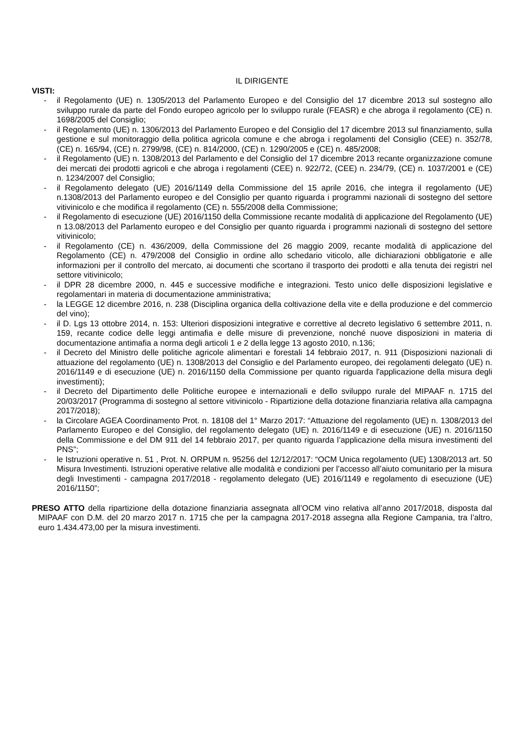IL DIRIGENTE
VISTI:
- il Regolamento (UE) n. 1305/2013 del Parlamento Europeo e del Consiglio del 17 dicembre 2013 sul sostegno allo sviluppo rurale da parte del Fondo europeo agricolo per lo sviluppo rurale (FEASR) e che abroga il regolamento (CE) n. 1698/2005 del Consiglio;
- il Regolamento (UE) n. 1306/2013 del Parlamento Europeo e del Consiglio del 17 dicembre 2013 sul finanziamento, sulla gestione e sul monitoraggio della politica agricola comune e che abroga i regolamenti del Consiglio (CEE) n. 352/78, (CE) n. 165/94, (CE) n. 2799/98, (CE) n. 814/2000, (CE) n. 1290/2005 e (CE) n. 485/2008;
- il Regolamento (UE) n. 1308/2013 del Parlamento e del Consiglio del 17 dicembre 2013 recante organizzazione comune dei mercati dei prodotti agricoli e che abroga i regolamenti (CEE) n. 922/72, (CEE) n. 234/79, (CE) n. 1037/2001 e (CE) n. 1234/2007 del Consiglio;
- il Regolamento delegato (UE) 2016/1149 della Commissione del 15 aprile 2016, che integra il regolamento (UE) n.1308/2013 del Parlamento europeo e del Consiglio per quanto riguarda i programmi nazionali di sostegno del settore vitivinicolo e che modifica il regolamento (CE) n. 555/2008 della Commissione;
- il Regolamento di esecuzione (UE) 2016/1150 della Commissione recante modalità di applicazione del Regolamento (UE) n 13.08/2013 del Parlamento europeo e del Consiglio per quanto riguarda i programmi nazionali di sostegno del settore vitivinicolo;
- il Regolamento (CE) n. 436/2009, della Commissione del 26 maggio 2009, recante modalità di applicazione del Regolamento (CE) n. 479/2008 del Consiglio in ordine allo schedario viticolo, alle dichiarazioni obbligatorie e alle informazioni per il controllo del mercato, ai documenti che scortano il trasporto dei prodotti e alla tenuta dei registri nel settore vitivinicolo;
- il DPR 28 dicembre 2000, n. 445 e successive modifiche e integrazioni. Testo unico delle disposizioni legislative e regolamentari in materia di documentazione amministrativa;
- la LEGGE 12 dicembre 2016, n. 238 (Disciplina organica della coltivazione della vite e della produzione e del commercio del vino);
- il D. Lgs 13 ottobre 2014, n. 153: Ulteriori disposizioni integrative e correttive al decreto legislativo 6 settembre 2011, n. 159, recante codice delle leggi antimafia e delle misure di prevenzione, nonché nuove disposizioni in materia di documentazione antimafia a norma degli articoli 1 e 2 della legge 13 agosto 2010, n.136;
- il Decreto del Ministro delle politiche agricole alimentari e forestali 14 febbraio 2017, n. 911 (Disposizioni nazionali di attuazione del regolamento (UE) n. 1308/2013 del Consiglio e del Parlamento europeo, dei regolamenti delegato (UE) n. 2016/1149 e di esecuzione (UE) n. 2016/1150 della Commissione per quanto riguarda l'applicazione della misura degli investimenti);
- il Decreto del Dipartimento delle Politiche europee e internazionali e dello sviluppo rurale del MIPAAF n. 1715 del 20/03/2017 (Programma di sostegno al settore vitivinicolo - Ripartizione della dotazione finanziaria relativa alla campagna 2017/2018);
- la Circolare AGEA Coordinamento Prot. n. 18108 del 1° Marzo 2017: “Attuazione del regolamento (UE) n. 1308/2013 del Parlamento Europeo e del Consiglio, del regolamento delegato (UE) n. 2016/1149 e di esecuzione (UE) n. 2016/1150 della Commissione e del DM 911 del 14 febbraio 2017, per quanto riguarda l’applicazione della misura investimenti del PNS”;
- le Istruzioni operative n. 51 , Prot. N. ORPUM n. 95256 del 12/12/2017: “OCM Unica regolamento (UE) 1308/2013 art. 50 Misura Investimenti. Istruzioni operative relative alle modalità e condizioni per l’accesso all’aiuto comunitario per la misura degli Investimenti - campagna 2017/2018 - regolamento delegato (UE) 2016/1149 e regolamento di esecuzione (UE) 2016/1150”;
PRESO ATTO della ripartizione della dotazione finanziaria assegnata all’OCM vino relativa all’anno 2017/2018, disposta dal MIPAAF con D.M. del 20 marzo 2017 n. 1715 che per la campagna 2017-2018 assegna alla Regione Campania, tra l’altro, euro 1.434.473,00 per la misura investimenti.